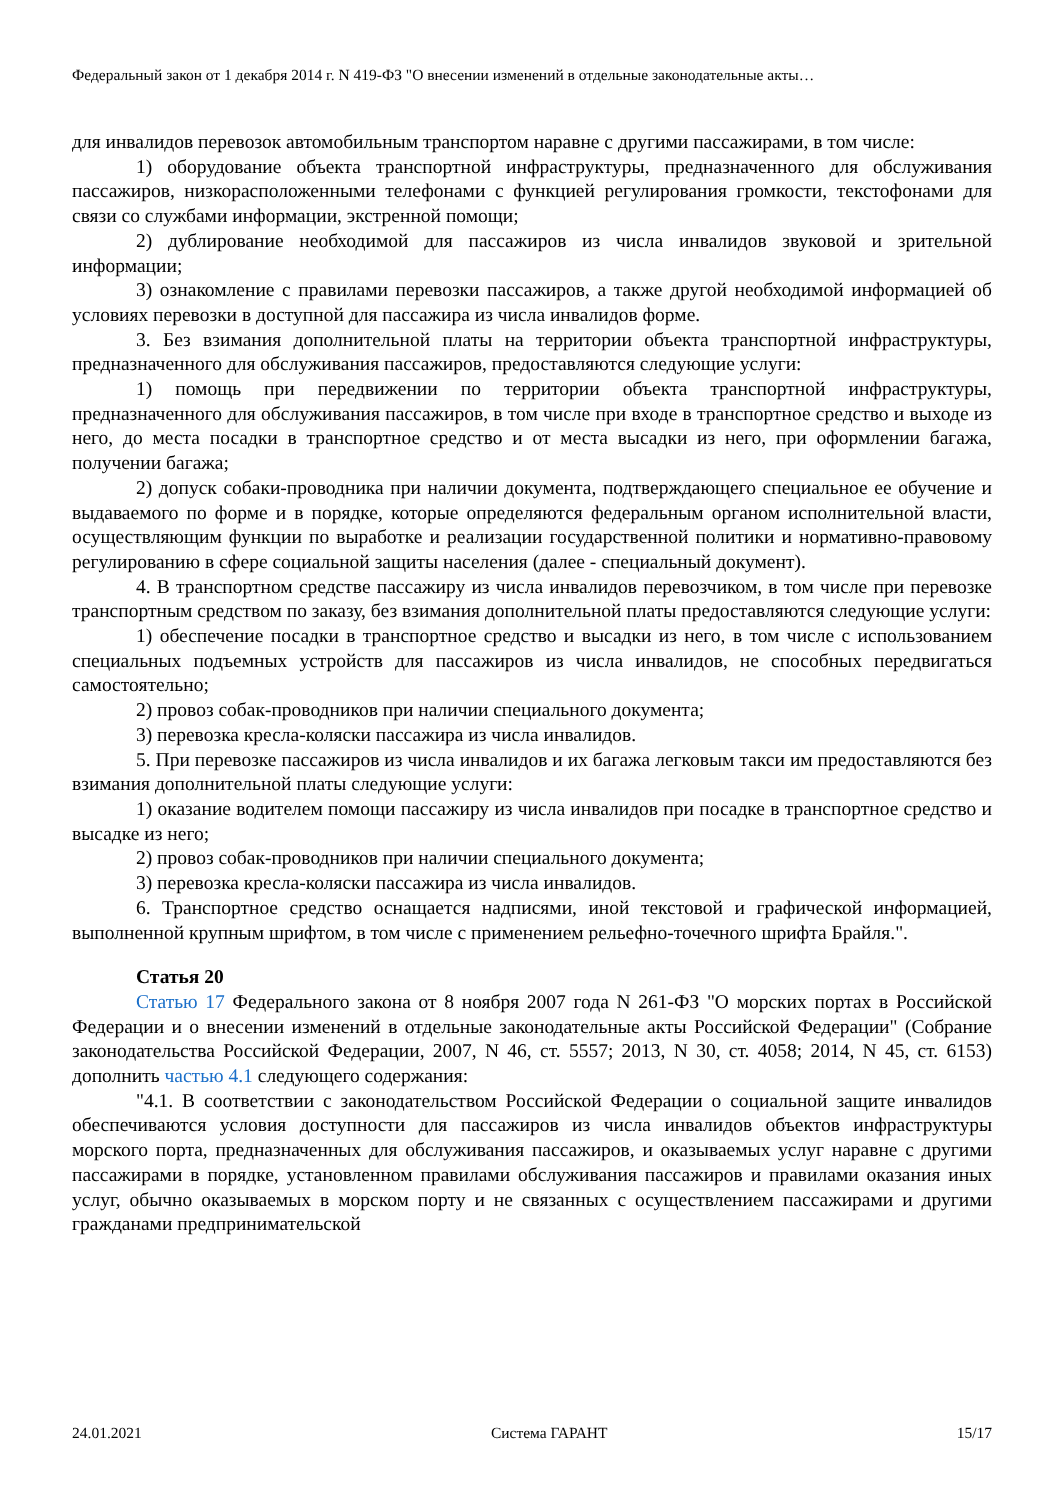Федеральный закон от 1 декабря 2014 г. N 419-ФЗ "О внесении изменений в отдельные законодательные акты…
для инвалидов перевозок автомобильным транспортом наравне с другими пассажирами, в том числе:
1) оборудование объекта транспортной инфраструктуры, предназначенного для обслуживания пассажиров, низкорасположенными телефонами с функцией регулирования громкости, текстофонами для связи со службами информации, экстренной помощи;
2) дублирование необходимой для пассажиров из числа инвалидов звуковой и зрительной информации;
3) ознакомление с правилами перевозки пассажиров, а также другой необходимой информацией об условиях перевозки в доступной для пассажира из числа инвалидов форме.
3. Без взимания дополнительной платы на территории объекта транспортной инфраструктуры, предназначенного для обслуживания пассажиров, предоставляются следующие услуги:
1) помощь при передвижении по территории объекта транспортной инфраструктуры, предназначенного для обслуживания пассажиров, в том числе при входе в транспортное средство и выходе из него, до места посадки в транспортное средство и от места высадки из него, при оформлении багажа, получении багажа;
2) допуск собаки-проводника при наличии документа, подтверждающего специальное ее обучение и выдаваемого по форме и в порядке, которые определяются федеральным органом исполнительной власти, осуществляющим функции по выработке и реализации государственной политики и нормативно-правовому регулированию в сфере социальной защиты населения (далее - специальный документ).
4. В транспортном средстве пассажиру из числа инвалидов перевозчиком, в том числе при перевозке транспортным средством по заказу, без взимания дополнительной платы предоставляются следующие услуги:
1) обеспечение посадки в транспортное средство и высадки из него, в том числе с использованием специальных подъемных устройств для пассажиров из числа инвалидов, не способных передвигаться самостоятельно;
2) провоз собак-проводников при наличии специального документа;
3) перевозка кресла-коляски пассажира из числа инвалидов.
5. При перевозке пассажиров из числа инвалидов и их багажа легковым такси им предоставляются без взимания дополнительной платы следующие услуги:
1) оказание водителем помощи пассажиру из числа инвалидов при посадке в транспортное средство и высадке из него;
2) провоз собак-проводников при наличии специального документа;
3) перевозка кресла-коляски пассажира из числа инвалидов.
6. Транспортное средство оснащается надписями, иной текстовой и графической информацией, выполненной крупным шрифтом, в том числе с применением рельефно-точечного шрифта Брайля.".
Статья 20
Статью 17 Федерального закона от 8 ноября 2007 года N 261-ФЗ "О морских портах в Российской Федерации и о внесении изменений в отдельные законодательные акты Российской Федерации" (Собрание законодательства Российской Федерации, 2007, N 46, ст. 5557; 2013, N 30, ст. 4058; 2014, N 45, ст. 6153) дополнить частью 4.1 следующего содержания:
"4.1. В соответствии с законодательством Российской Федерации о социальной защите инвалидов обеспечиваются условия доступности для пассажиров из числа инвалидов объектов инфраструктуры морского порта, предназначенных для обслуживания пассажиров, и оказываемых услуг наравне с другими пассажирами в порядке, установленном правилами обслуживания пассажиров и правилами оказания иных услуг, обычно оказываемых в морском порту и не связанных с осуществлением пассажирами и другими гражданами предпринимательской
24.01.2021 Система ГАРАНТ 15/17